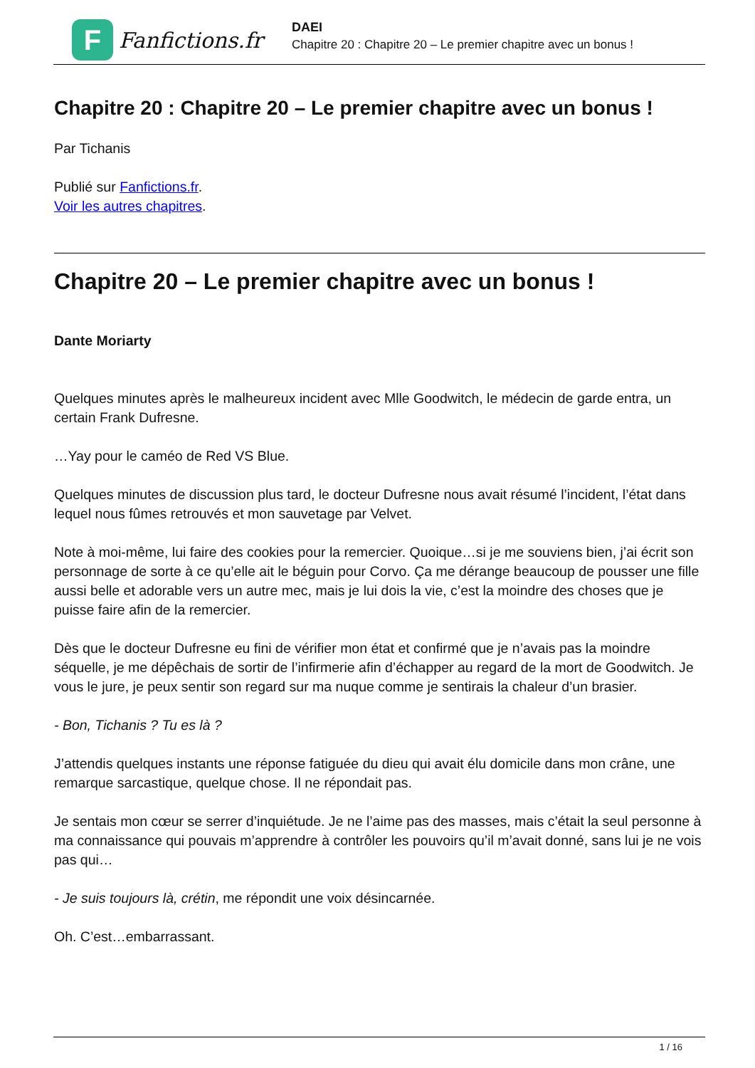F
Fanfictions.fr
DAEI
Chapitre 20 : Chapitre 20 – Le premier chapitre avec un bonus !
Chapitre 20 : Chapitre 20 – Le premier chapitre avec un bonus !
Par Tichanis
Publié sur Fanfictions.fr.
Voir les autres chapitres.
Chapitre 20 – Le premier chapitre avec un bonus !
Dante Moriarty
Quelques minutes après le malheureux incident avec Mlle Goodwitch, le médecin de garde entra, un certain Frank Dufresne.
…Yay pour le caméo de Red VS Blue.
Quelques minutes de discussion plus tard, le docteur Dufresne nous avait résumé l’incident, l’état dans lequel nous fûmes retrouvés et mon sauvetage par Velvet.
Note à moi-même, lui faire des cookies pour la remercier. Quoique…si je me souviens bien, j’ai écrit son personnage de sorte à ce qu’elle ait le béguin pour Corvo. Ça me dérange beaucoup de pousser une fille aussi belle et adorable vers un autre mec, mais je lui dois la vie, c’est la moindre des choses que je puisse faire afin de la remercier.
Dès que le docteur Dufresne eu fini de vérifier mon état et confirmé que je n’avais pas la moindre séquelle, je me dépêchais de sortir de l’infirmerie afin d’échapper au regard de la mort de Goodwitch. Je vous le jure, je peux sentir son regard sur ma nuque comme je sentirais la chaleur d’un brasier.
- Bon, Tichanis ? Tu es là ?
J’attendis quelques instants une réponse fatiguée du dieu qui avait élu domicile dans mon crâne, une remarque sarcastique, quelque chose. Il ne répondait pas.
Je sentais mon cœur se serrer d’inquiétude. Je ne l’aime pas des masses, mais c’était la seul personne à ma connaissance qui pouvais m’apprendre à contrôler les pouvoirs qu’il m’avait donné, sans lui je ne vois pas qui…
- Je suis toujours là, crétin, me répondit une voix désincarnée.
Oh. C’est…embarrassant.
1 / 16